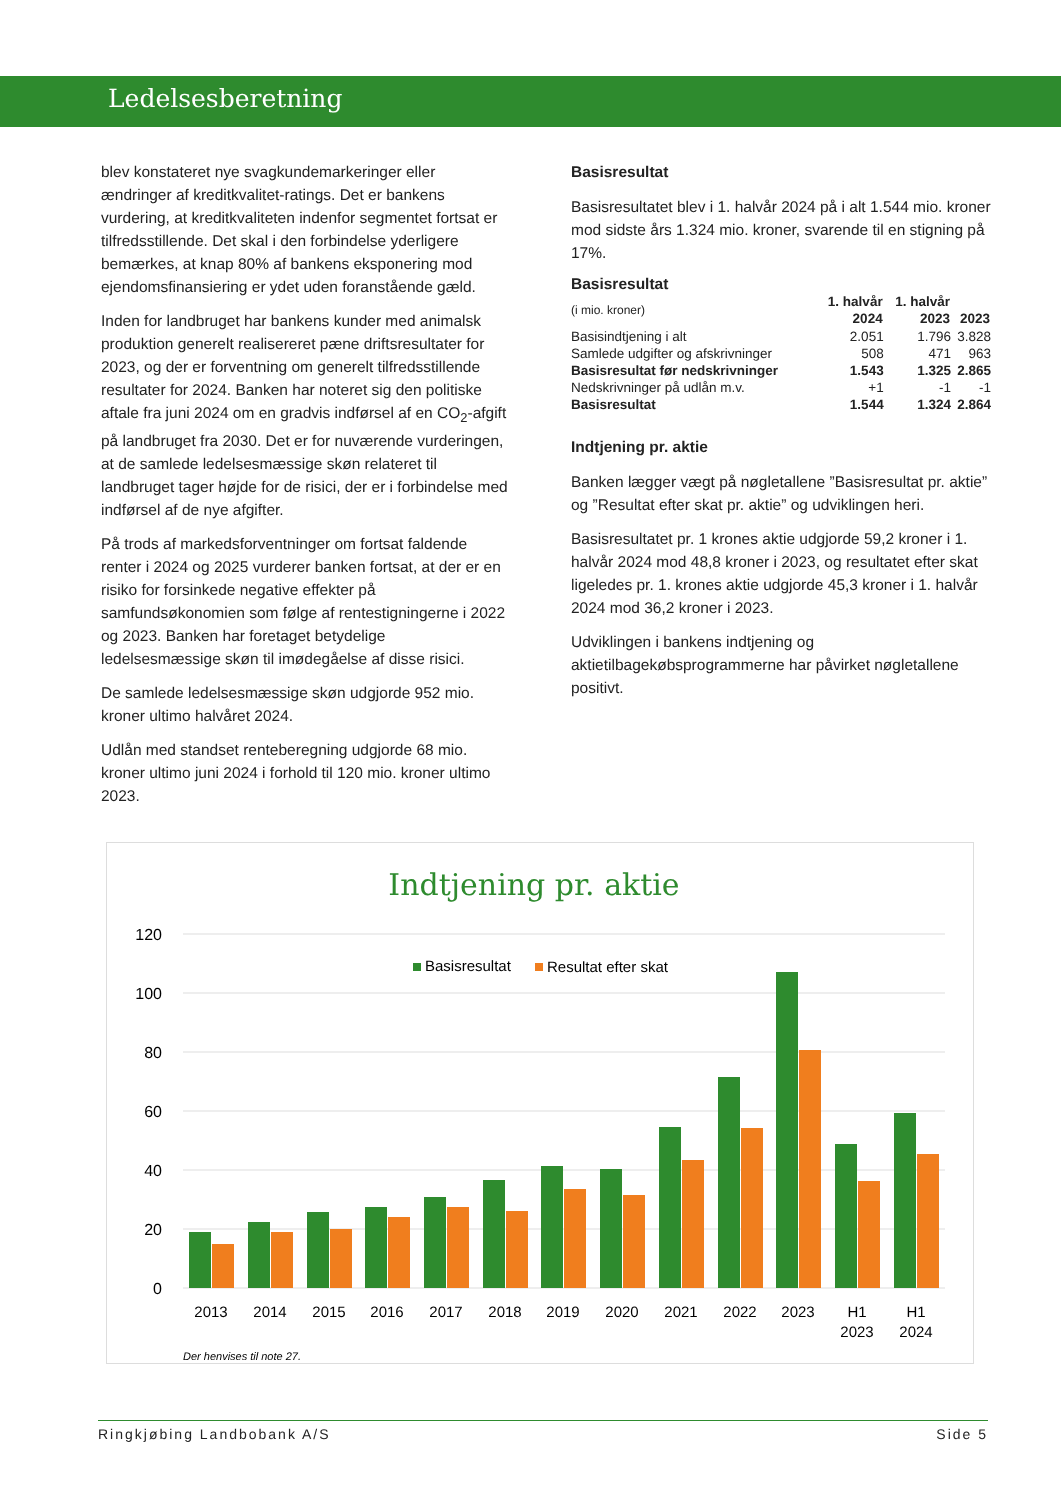Ledelsesberetning
blev konstateret nye svagkundemarkeringer eller ændringer af kreditkvalitet-ratings. Det er bankens vurdering, at kreditkvaliteten indenfor segmentet fortsat er tilfredsstillende. Det skal i den forbindelse yderligere bemærkes, at knap 80% af bankens eksponering mod ejendomsfinansiering er ydet uden foranstående gæld.
Inden for landbruget har bankens kunder med animalsk produktion generelt realisereret pæne driftsresultater for 2023, og der er forventning om generelt tilfredsstillende resultater for 2024. Banken har noteret sig den politiske aftale fra juni 2024 om en gradvis indførsel af en CO<sub>2</sub>-afgift på landbruget fra 2030. Det er for nuværende vurderingen, at de samlede ledelsesmæssige skøn relateret til landbruget tager højde for de risici, der er i forbindelse med indførsel af de nye afgifter.
På trods af markedsforventninger om fortsat faldende renter i 2024 og 2025 vurderer banken fortsat, at der er en risiko for forsinkede negative effekter på samfundsøkonomien som følge af rentestigningerne i 2022 og 2023. Banken har foretaget betydelige ledelsesmæssige skøn til imødegåelse af disse risici.
De samlede ledelsesmæssige skøn udgjorde 952 mio. kroner ultimo halvåret 2024.
Udlån med standset renteberegning udgjorde 68 mio. kroner ultimo juni 2024 i forhold til 120 mio. kroner ultimo 2023.
Basisresultat
Basisresultatet blev i 1. halvår 2024 på i alt 1.544 mio. kroner mod sidste års 1.324 mio. kroner, svarende til en stigning på 17%.
| Basisresultat | | | |
| (i mio. kroner) | 1. halvår 2024 | 1. halvår 2023 | 2023 |
| Basisindtjening i alt | 2.051 | 1.796 | 3.828 |
| Samlede udgifter og afskrivninger | 508 | 471 | 963 |
| Basisresultat før nedskrivninger | 1.543 | 1.325 | 2.865 |
| Nedskrivninger på udlån m.v. | +1 | -1 | -1 |
| Basisresultat | 1.544 | 1.324 | 2.864 |
Indtjening pr. aktie
Banken lægger vægt på nøgletallene ”Basisresultat pr. aktie” og ”Resultat efter skat pr. aktie” og udviklingen heri.
Basisresultatet pr. 1 krones aktie udgjorde 59,2 kroner i 1. halvår 2024 mod 48,8 kroner i 2023, og resultatet efter skat ligeledes pr. 1. krones aktie udgjorde 45,3 kroner i 1. halvår 2024 mod 36,2 kroner i 2023.
Udviklingen i bankens indtjening og aktietilbagekøbsprogrammerne har påvirket nøgletallene positivt.
Indtjening pr. aktie
120
100
80
60
40
20
0
Basisresultat
Resultat efter skat
2013
2014
2015
2016
2017
2018
2019
2020
2021
2022
2023
H1
2023
H1
2024
Der henvises til note 27.
Ringkjøbing Landbobank A/S Side 5